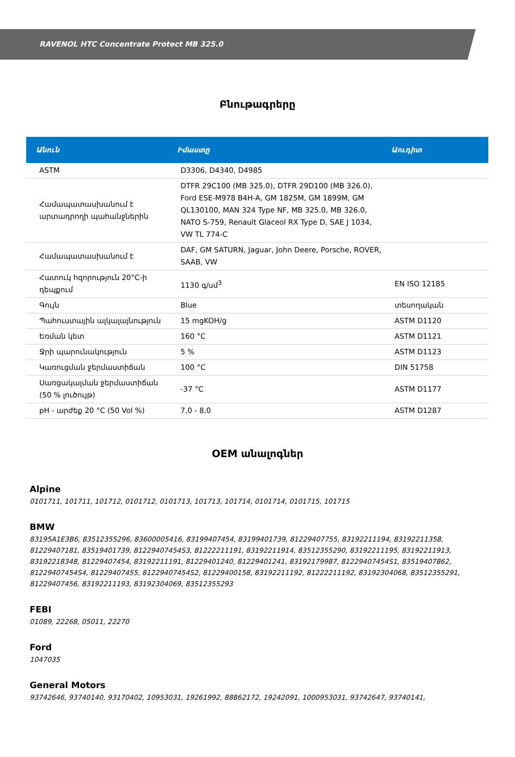RAVENOL HTC Concentrate Protect MB 325.0
Բնութագրերը
| Անուն | Իմաստը | Աուդիտ |
| --- | --- | --- |
| ASTM | D3306, D4340, D4985 | |
| Համապատասխանում է արտադրողի պահանջներին | DTFR 29C100 (MB 325.0), DTFR 29D100 (MB 326.0), Ford ESE-M978 B4H-A, GM 1825M, GM 1899M, GM QL130100, MAN 324 Type NF, MB 325.0, MB 326.0, NATO S-759, Renault Glaceol RX Type D, SAE J 1034, VW TL 774-C | |
| Համապատասխանում է | DAF, GM SATURN, Jaguar, John Deere, Porsche, ROVER, SAAB, VW | |
| Հատուկ հզորություն 20°C-ի դեպքում | 1130 գ/սմ<sup>3</sup> | EN ISO 12185 |
| Գույն | Blue | տեսողական |
| Պահուստային ալկալայնություն | 15 mgKOH/g | ASTM D1120 |
| Եռման կետ | 160 °C | ASTM D1121 |
| Ջրի պարունակություն | 5 % | ASTM D1123 |
| Կառուցման ջերմաստիճան | 100 °C | DIN 51758 |
| Սառցակալման ջերմաստիճան (50 % լուծույթ) | -37 °C | ASTM D1177 |
| pH - արժեք 20 °C (50 Vol %) | 7,0 - 8,0 | ASTM D1287 |
OEM անալոգներ
Alpine
0101711, 101711, 101712, 0101712, 0101713, 101713, 101714, 0101714, 0101715, 101715
BMW
83195A1E3B6, 83512355296, 83600005416, 83199407454, 83199401739, 81229407755, 83192211194, 83192211358, 81229407181, 83519401739, 81229407454S3, 81222211191, 83192211914, 83512355290, 83192211195, 83192211913, 83192218348, 81229407454, 83192211191, 81229401240, 81229401241, 83192179987, 81229407454S1, 83519407862, 81229407454S4, 81229407455, 81229407454S2, 81229400158, 83192211192, 81222211192, 83192304068, 83512355291, 81229407456, 83192211193, 83192304069, 83512355293
FEBI
01089, 22268, 05011, 22270
Ford
1047035
General Motors
93742646, 93740140, 93170402, 10953031, 19261992, 88862172, 19242091, 1000953031, 93742647, 93740141,